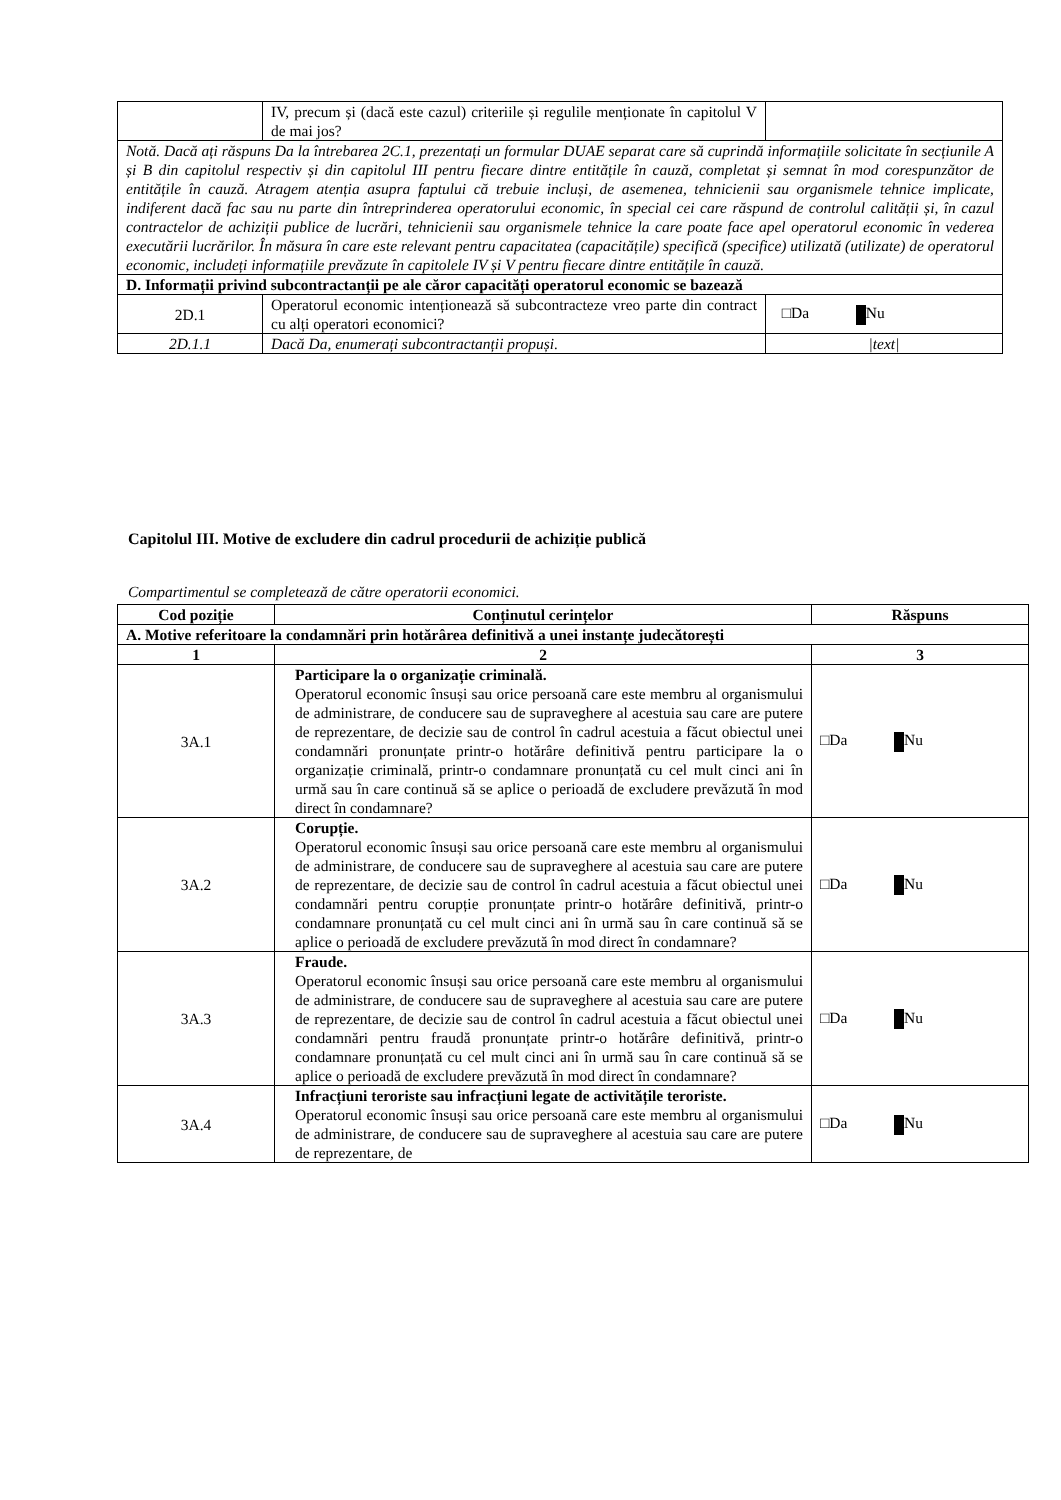| | IV, precum și (dacă este cazul) criteriile și regulile menționate în capitolul V de mai jos? | |
| Notă. Dacă ați răspuns Da la întrebarea 2C.1, prezentați un formular DUAE separat care să cuprindă informațiile solicitate în secțiunile A și B din capitolul respectiv și din capitolul III pentru fiecare dintre entitățile în cauză, completat și semnat în mod corespunzător de entitățile în cauză. Atragem atenția asupra faptului că trebuie incluși, de asemenea, tehnicienii sau organismele tehnice implicate, indiferent dacă fac sau nu parte din întreprinderea operatorului economic, în special cei care răspund de controlul calității și, în cazul contractelor de achiziții publice de lucrări, tehnicienii sau organismele tehnice la care poate face apel operatorul economic în vederea executării lucrărilor. În măsura în care este relevant pentru capacitatea (capacitățile) specifică (specifice) utilizată (utilizate) de operatorul economic, includeți informațiile prevăzute în capitolele IV și V pentru fiecare dintre entitățile în cauză. | | |
| D. Informații privind subcontractanții pe ale căror capacități operatorul economic se bazează | | |
| 2D.1 | Operatorul economic intenționează să subcontracteze vreo parte din contract cu alți operatori economici? | □Da Nu |
| 2D.1.1 | Dacă Da, enumerați subcontractanții propuși. | /text/ |
Capitolul III. Motive de excludere din cadrul procedurii de achiziție publică
Compartimentul se completează de către operatorii economici.
| Cod poziție | Conținutul cerințelor | Răspuns |
| --- | --- | --- |
| A. Motive referitoare la condamnări prin hotărârea definitivă a unei instanțe judecătorești | | |
| 1 | 2 | 3 |
| 3A.1 | Participare la o organizație criminală. Operatorul economic însuși sau orice persoană care este membru al organismului de administrare, de conducere sau de supraveghere al acestuia sau care are putere de reprezentare, de decizie sau de control în cadrul acestuia a făcut obiectul unei condamnări pronunțate printr-o hotărâre definitivă pentru participare la o organizație criminală, printr-o condamnare pronunțată cu cel mult cinci ani în urmă sau în care continuă să se aplice o perioadă de excludere prevăzută în mod direct în condamnare? | □Da Nu |
| 3A.2 | Corupție. Operatorul economic însuși sau orice persoană care este membru al organismului de administrare, de conducere sau de supraveghere al acestuia sau care are putere de reprezentare, de decizie sau de control în cadrul acestuia a făcut obiectul unei condamnări pentru corupție pronunțate printr-o hotărâre definitivă, printr-o condamnare pronunțată cu cel mult cinci ani în urmă sau în care continuă să se aplice o perioadă de excludere prevăzută în mod direct în condamnare? | □Da Nu |
| 3A.3 | Fraude. Operatorul economic însuși sau orice persoană care este membru al organismului de administrare, de conducere sau de supraveghere al acestuia sau care are putere de reprezentare, de decizie sau de control în cadrul acestuia a făcut obiectul unei condamnări pentru fraudă pronunțate printr-o hotărâre definitivă, printr-o condamnare pronunțată cu cel mult cinci ani în urmă sau în care continuă să se aplice o perioadă de excludere prevăzută în mod direct în condamnare? | □Da Nu |
| 3A.4 | Infracțiuni teroriste sau infracțiuni legate de activitățile teroriste. Operatorul economic însuși sau orice persoană care este membru al organismului de administrare, de conducere sau de supraveghere al acestuia sau care are putere de reprezentare, de | □Da Nu |